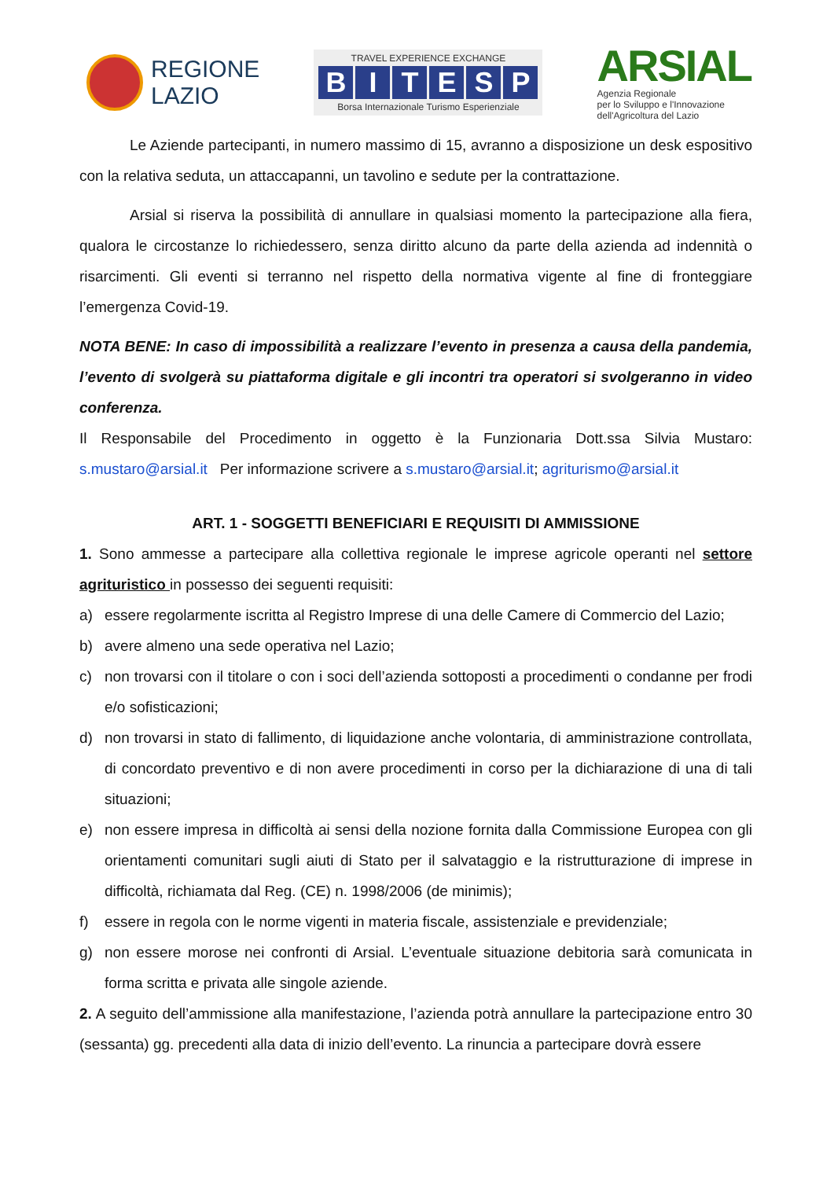REGIONE
LAZIO
TRAVEL EXPERIENCE EXCHANGE
BITESP
Borsa Internazionale Turismo Esperienziale
ARSIAL
Agenzia Regionale
per lo Sviluppo e l'Innovazione
dell'Agricoltura del Lazio
Le Aziende partecipanti, in numero massimo di 15, avranno a disposizione un desk espositivo con la relativa seduta, un attaccapanni, un tavolino e sedute per la contrattazione.
Arsial si riserva la possibilità di annullare in qualsiasi momento la partecipazione alla fiera, qualora le circostanze lo richiedessero, senza diritto alcuno da parte della azienda ad indennità o risarcimenti. Gli eventi si terranno nel rispetto della normativa vigente al fine di fronteggiare l’emergenza Covid-19.
NOTA BENE: In caso di impossibilità a realizzare l’evento in presenza a causa della pandemia, l’evento di svolgerà su piattaforma digitale e gli incontri tra operatori si svolgeranno in video conferenza.
Il Responsabile del Procedimento in oggetto è la Funzionaria Dott.ssa Silvia Mustaro: s.mustaro@arsial.it Per informazione scrivere a s.mustaro@arsial.it; agriturismo@arsial.it
ART. 1 - SOGGETTI BENEFICIARI E REQUISITI DI AMMISSIONE
1. Sono ammesse a partecipare alla collettiva regionale le imprese agricole operanti nel settore agrituristico in possesso dei seguenti requisiti:
a) essere regolarmente iscritta al Registro Imprese di una delle Camere di Commercio del Lazio;
b) avere almeno una sede operativa nel Lazio;
c) non trovarsi con il titolare o con i soci dell’azienda sottoposti a procedimenti o condanne per frodi e/o sofisticazioni;
d) non trovarsi in stato di fallimento, di liquidazione anche volontaria, di amministrazione controllata, di concordato preventivo e di non avere procedimenti in corso per la dichiarazione di una di tali situazioni;
e) non essere impresa in difficoltà ai sensi della nozione fornita dalla Commissione Europea con gli orientamenti comunitari sugli aiuti di Stato per il salvataggio e la ristrutturazione di imprese in difficoltà, richiamata dal Reg. (CE) n. 1998/2006 (de minimis);
f) essere in regola con le norme vigenti in materia fiscale, assistenziale e previdenziale;
g) non essere morose nei confronti di Arsial. L’eventuale situazione debitoria sarà comunicata in forma scritta e privata alle singole aziende.
2. A seguito dell’ammissione alla manifestazione, l’azienda potrà annullare la partecipazione entro 30 (sessanta) gg. precedenti alla data di inizio dell’evento. La rinuncia a partecipare dovrà essere